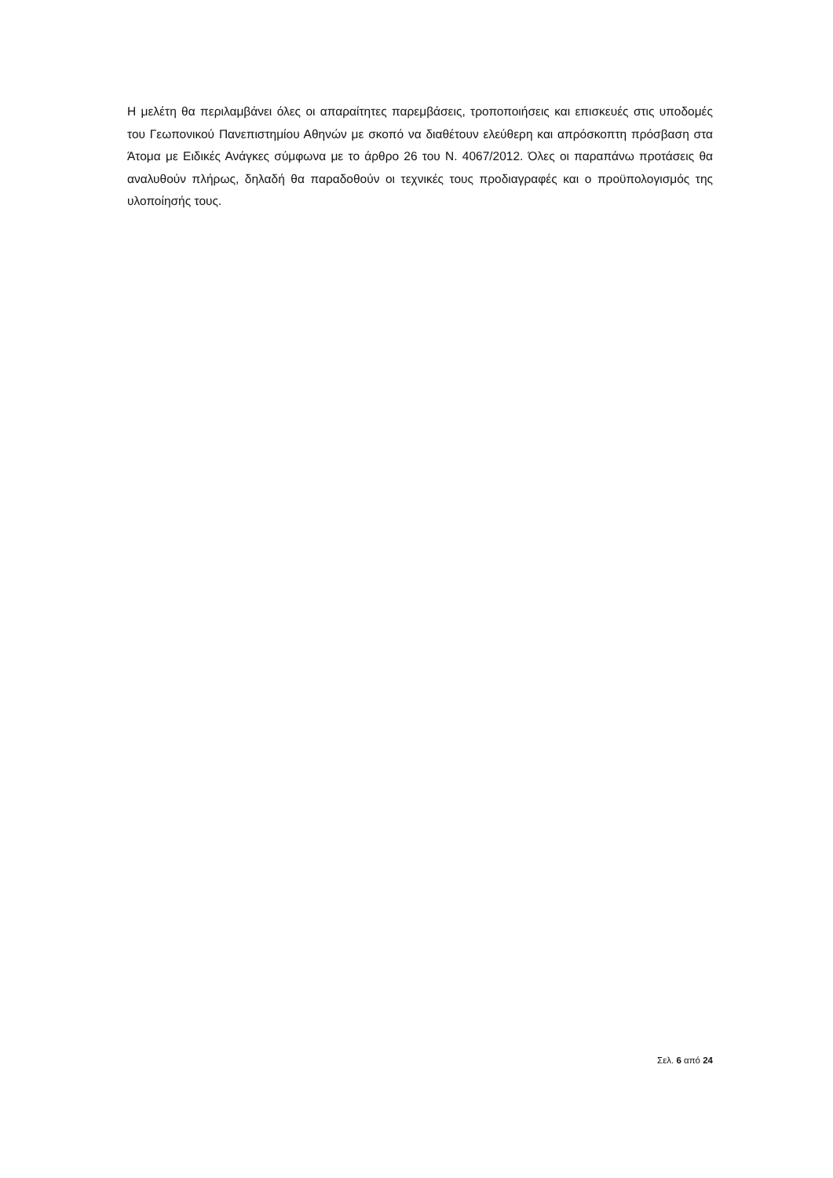Η μελέτη θα περιλαμβάνει όλες οι απαραίτητες παρεμβάσεις, τροποποιήσεις και επισκευές στις υποδομές του Γεωπονικού Πανεπιστημίου Αθηνών με σκοπό να διαθέτουν ελεύθερη και απρόσκοπτη πρόσβαση στα Άτομα με Ειδικές Ανάγκες σύμφωνα με το άρθρο 26 του Ν. 4067/2012. Όλες οι παραπάνω προτάσεις θα αναλυθούν πλήρως, δηλαδή θα παραδοθούν οι τεχνικές τους προδιαγραφές και ο προϋπολογισμός της υλοποίησής τους.
Σελ. 6 από 24